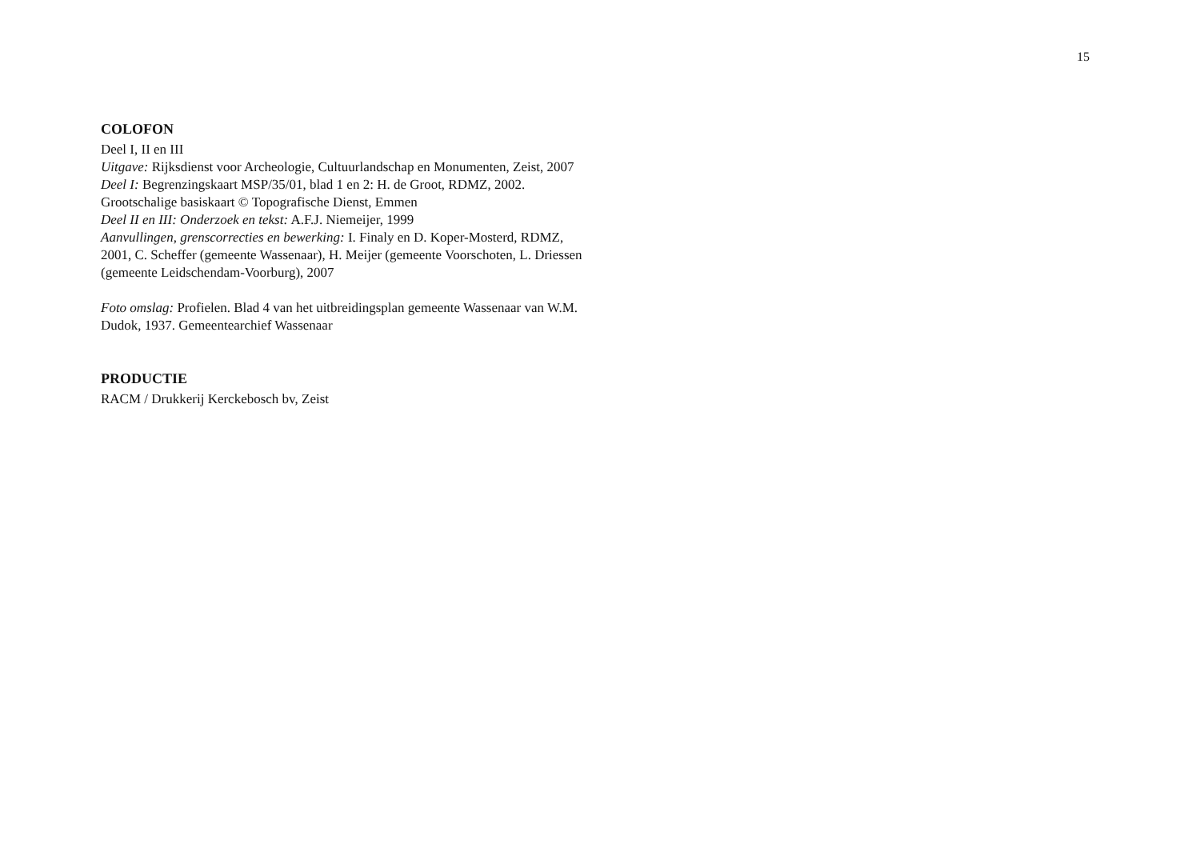15
COLOFON
Deel I, II en III
Uitgave: Rijksdienst voor Archeologie, Cultuurlandschap en Monumenten, Zeist, 2007
Deel I: Begrenzingskaart MSP/35/01, blad 1 en 2: H. de Groot, RDMZ, 2002. Grootschalige basiskaart © Topografische Dienst, Emmen
Deel II en III: Onderzoek en tekst: A.F.J. Niemeijer, 1999
Aanvullingen, grenscorrecties en bewerking: I. Finaly en D. Koper-Mosterd, RDMZ, 2001, C. Scheffer (gemeente Wassenaar), H. Meijer (gemeente Voorschoten, L. Driessen (gemeente Leidschendam-Voorburg), 2007
Foto omslag: Profielen. Blad 4 van het uitbreidingsplan gemeente Wassenaar van W.M. Dudok, 1937. Gemeentearchief Wassenaar
PRODUCTIE
RACM / Drukkerij Kerckebosch bv, Zeist